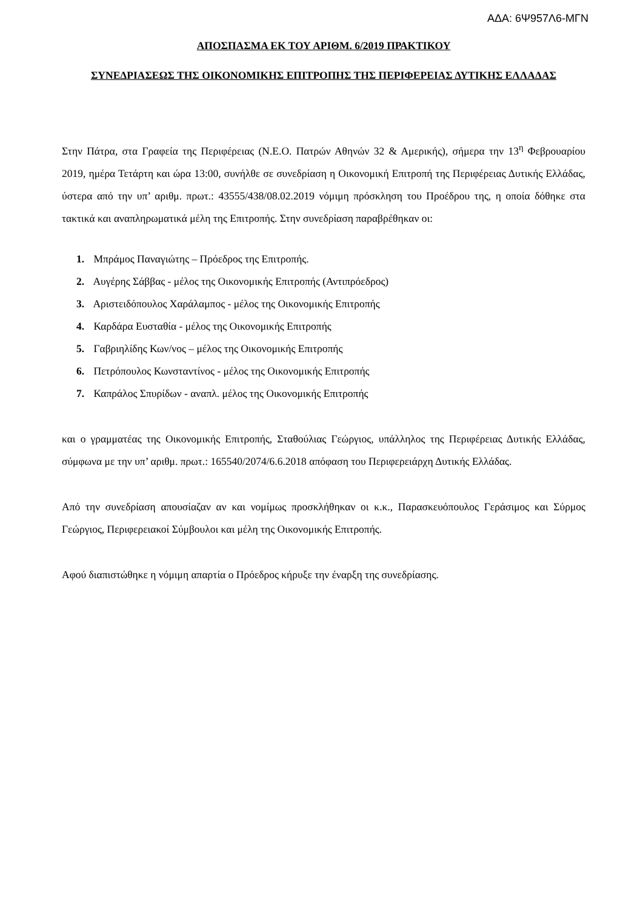ΑΔΑ: 6Ψ957Λ6-ΜΓΝ
ΑΠΟΣΠΑΣΜΑ ΕΚ ΤΟΥ ΑΡΙΘΜ. 6/2019 ΠΡΑΚΤΙΚΟΥ
ΣΥΝΕΔΡΙΑΣΕΩΣ ΤΗΣ ΟΙΚΟΝΟΜΙΚΗΣ ΕΠΙΤΡΟΠΗΣ ΤΗΣ ΠΕΡΙΦΕΡΕΙΑΣ ΔΥΤΙΚΗΣ ΕΛΛΑΔΑΣ
Στην Πάτρα, στα Γραφεία της Περιφέρειας (Ν.Ε.Ο. Πατρών Αθηνών 32 & Αμερικής), σήμερα την 13<sup>η</sup> Φεβρουαρίου 2019, ημέρα Τετάρτη και ώρα 13:00, συνήλθε σε συνεδρίαση η Οικονομική Επιτροπή της Περιφέρειας Δυτικής Ελλάδας, ύστερα από την υπ’ αριθμ. πρωτ.: 43555/438/08.02.2019 νόμιμη πρόσκληση του Προέδρου της, η οποία δόθηκε στα τακτικά και αναπληρωματικά μέλη της Επιτροπής. Στην συνεδρίαση παραβρέθηκαν οι:
1. Μπράμος Παναγιώτης – Πρόεδρος της Επιτροπής.
2. Αυγέρης Σάββας - μέλος της Οικονομικής Επιτροπής (Αντιπρόεδρος)
3. Αριστειδόπουλος Χαράλαμπος - μέλος της Οικονομικής Επιτροπής
4. Καρδάρα Ευσταθία - μέλος της Οικονομικής Επιτροπής
5. Γαβριηλίδης Κων/νος – μέλος της Οικονομικής Επιτροπής
6. Πετρόπουλος Κωνσταντίνος - μέλος της Οικονομικής Επιτροπής
7. Καπράλος Σπυρίδων - αναπλ. μέλος της Οικονομικής Επιτροπής
και ο γραμματέας της Οικονομικής Επιτροπής, Σταθούλιας Γεώργιος, υπάλληλος της Περιφέρειας Δυτικής Ελλάδας, σύμφωνα με την υπ’ αριθμ. πρωτ.: 165540/2074/6.6.2018 απόφαση του Περιφερειάρχη Δυτικής Ελλάδας.
Από την συνεδρίαση απουσίαζαν αν και νομίμως προσκλήθηκαν οι κ.κ., Παρασκευόπουλος Γεράσιμος και Σύρμος Γεώργιος, Περιφερειακοί Σύμβουλοι και μέλη της Οικονομικής Επιτροπής.
Αφού διαπιστώθηκε η νόμιμη απαρτία ο Πρόεδρος κήρυξε την έναρξη της συνεδρίασης.